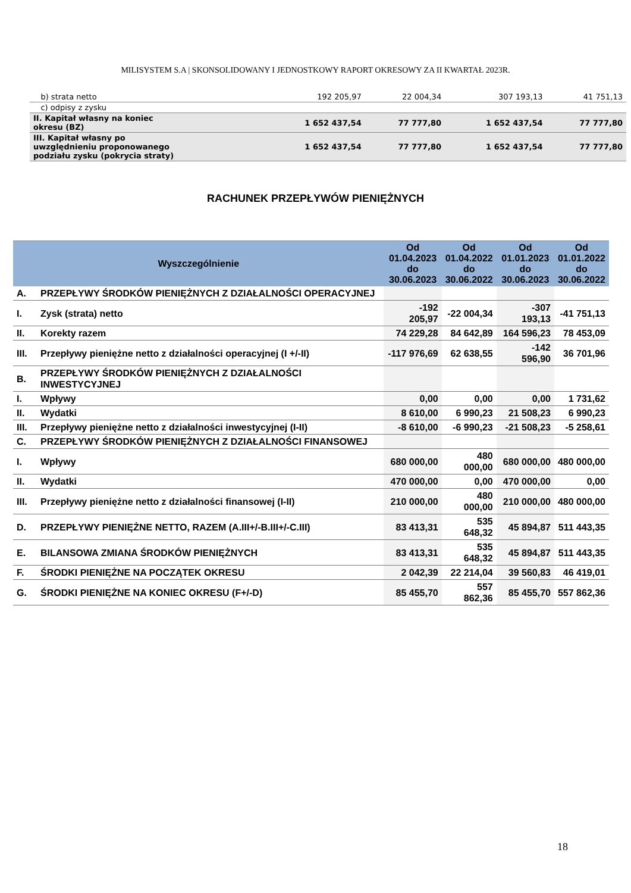MILISYSTEM S.A | SKONSOLIDOWANY I JEDNOSTKOWY RAPORT OKRESOWY ZA II KWARTAŁ 2023R.
| b) strata netto | 192 205,97 | 22 004,34 | 307 193,13 | 41 751,13 |
| c) odpisy z zysku | | | | |
| II. Kapitał własny na koniec okresu (BZ) | 1 652 437,54 | 77 777,80 | 1 652 437,54 | 77 777,80 |
| III. Kapitał własny po uwzględnieniu proponowanego podziału zysku (pokrycia straty) | 1 652 437,54 | 77 777,80 | 1 652 437,54 | 77 777,80 |
RACHUNEK PRZEPŁYWÓW PIENIĘŻNYCH
| Wyszczególnienie | | Od 01.04.2023 do 30.06.2023 | Od 01.04.2022 do 30.06.2022 | Od 01.01.2023 do 30.06.2023 | Od 01.01.2022 do 30.06.2022 |
| --- | --- | --- | --- | --- | --- |
| A. | PRZEPŁYWY ŚRODKÓW PIENIĘŻNYCH Z DZIAŁALNOŚCI OPERACYJNEJ | | | | |
| I. | Zysk (strata) netto | -192 205,97 | -22 004,34 | -307 193,13 | -41 751,13 |
| II. | Korekty razem | 74 229,28 | 84 642,89 | 164 596,23 | 78 453,09 |
| III. | Przepływy pieniężne netto z działalności operacyjnej (I +/-II) | -117 976,69 | 62 638,55 | -142 596,90 | 36 701,96 |
| B. | PRZEPŁYWY ŚRODKÓW PIENIĘŻNYCH Z DZIAŁALNOŚCI INWESTYCYJNEJ | | | | |
| I. | Wpływy | 0,00 | 0,00 | 0,00 | 1 731,62 |
| II. | Wydatki | 8 610,00 | 6 990,23 | 21 508,23 | 6 990,23 |
| III. | Przepływy pieniężne netto z działalności inwestycyjnej (I-II) | -8 610,00 | -6 990,23 | -21 508,23 | -5 258,61 |
| C. | PRZEPŁYWY ŚRODKÓW PIENIĘŻNYCH Z DZIAŁALNOŚCI FINANSOWEJ | | | | |
| I. | Wpływy | 680 000,00 | 480 000,00 | 680 000,00 | 480 000,00 |
| II. | Wydatki | 470 000,00 | 0,00 | 470 000,00 | 0,00 |
| III. | Przepływy pieniężne netto z działalności finansowej (I-II) | 210 000,00 | 480 000,00 | 210 000,00 | 480 000,00 |
| D. | PRZEPŁYWY PIENIĘŻNE NETTO, RAZEM (A.III+/-B.III+/-C.III) | 83 413,31 | 535 648,32 | 45 894,87 | 511 443,35 |
| E. | BILANSOWA ZMIANA ŚRODKÓW PIENIĘŻNYCH | 83 413,31 | 535 648,32 | 45 894,87 | 511 443,35 |
| F. | ŚRODKI PIENIĘŻNE NA POCZĄTEK OKRESU | 2 042,39 | 22 214,04 | 39 560,83 | 46 419,01 |
| G. | ŚRODKI PIENIĘŻNE NA KONIEC OKRESU (F+/-D) | 85 455,70 | 557 862,36 | 85 455,70 | 557 862,36 |
18